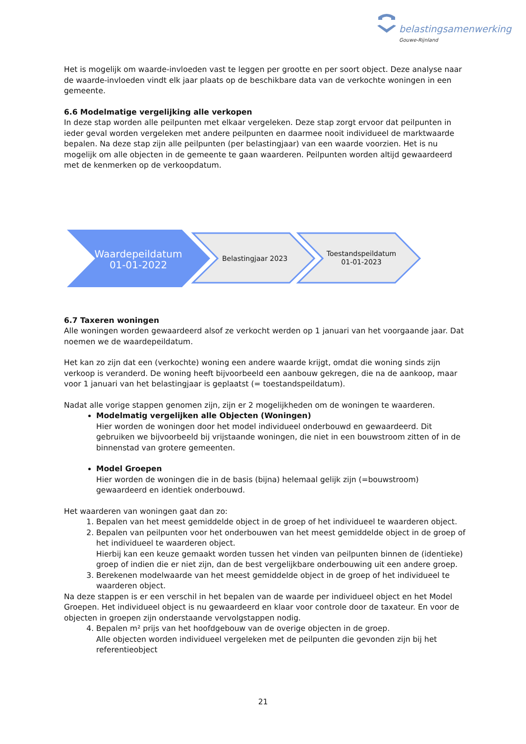belastingsamenwerking
Gouwe-Rijnland
Het is mogelijk om waarde-invloeden vast te leggen per grootte en per soort object. Deze analyse naar de waarde-invloeden vindt elk jaar plaats op de beschikbare data van de verkochte woningen in een gemeente.
6.6 Modelmatige vergelijking alle verkopen
In deze stap worden alle peilpunten met elkaar vergeleken. Deze stap zorgt ervoor dat peilpunten in ieder geval worden vergeleken met andere peilpunten en daarmee nooit individueel de marktwaarde bepalen. Na deze stap zijn alle peilpunten (per belastingjaar) van een waarde voorzien. Het is nu mogelijk om alle objecten in de gemeente te gaan waarderen. Peilpunten worden altijd gewaardeerd met de kenmerken op de verkoopdatum.
Waardepeildatum
01-01-2022
Belastingjaar 2023
Toestandspeildatum
01-01-2023
6.7 Taxeren woningen
Alle woningen worden gewaardeerd alsof ze verkocht werden op 1 januari van het voorgaande jaar. Dat noemen we de waardepeildatum.
Het kan zo zijn dat een (verkochte) woning een andere waarde krijgt, omdat die woning sinds zijn verkoop is veranderd. De woning heeft bijvoorbeeld een aanbouw gekregen, die na de aankoop, maar voor 1 januari van het belastingjaar is geplaatst (= toestandspeildatum).
Nadat alle vorige stappen genomen zijn, zijn er 2 mogelijkheden om de woningen te waarderen.
Modelmatig vergelijken alle Objecten (Woningen)
Hier worden de woningen door het model individueel onderbouwd en gewaardeerd. Dit gebruiken we bijvoorbeeld bij vrijstaande woningen, die niet in een bouwstroom zitten of in de binnenstad van grotere gemeenten.
Model Groepen
Hier worden de woningen die in de basis (bijna) helemaal gelijk zijn (=bouwstroom) gewaardeerd en identiek onderbouwd.
Het waarderen van woningen gaat dan zo:
1. Bepalen van het meest gemiddelde object in de groep of het individueel te waarderen object.
2. Bepalen van peilpunten voor het onderbouwen van het meest gemiddelde object in de groep of het individueel te waarderen object.
Hierbij kan een keuze gemaakt worden tussen het vinden van peilpunten binnen de (identieke) groep of indien die er niet zijn, dan de best vergelijkbare onderbouwing uit een andere groep.
3. Berekenen modelwaarde van het meest gemiddelde object in de groep of het individueel te waarderen object.
Na deze stappen is er een verschil in het bepalen van de waarde per individueel object en het Model Groepen. Het individueel object is nu gewaardeerd en klaar voor controle door de taxateur. En voor de objecten in groepen zijn onderstaande vervolgstappen nodig.
4. Bepalen m² prijs van het hoofdgebouw van de overige objecten in de groep.
Alle objecten worden individueel vergeleken met de peilpunten die gevonden zijn bij het referentieobject
21